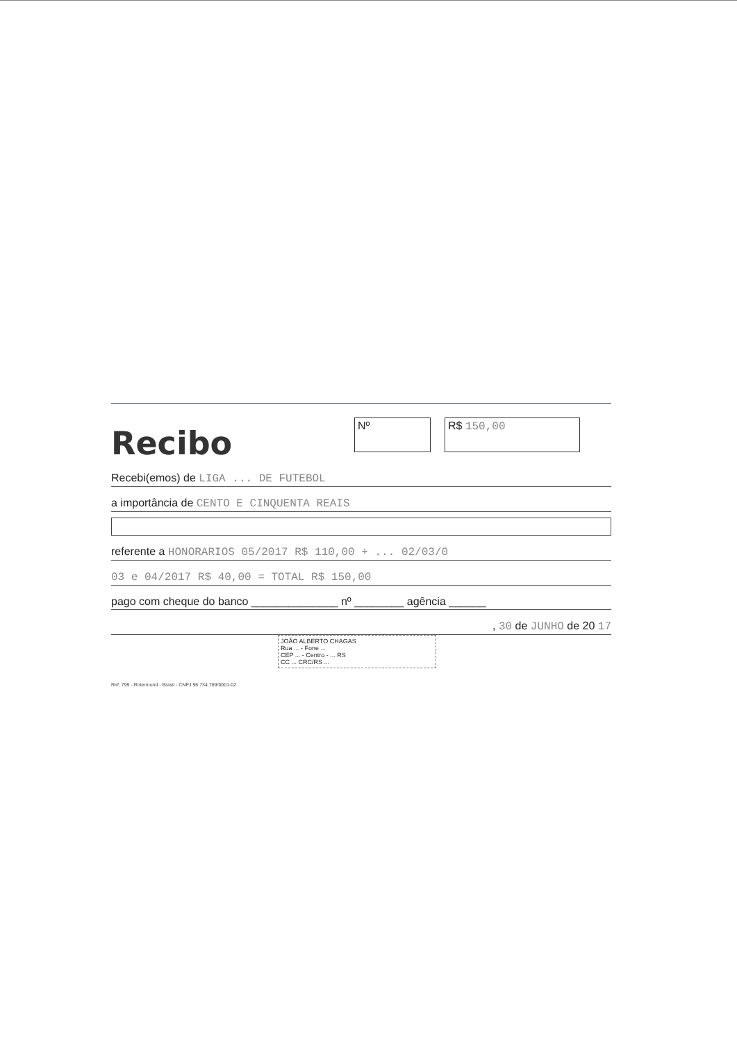Recibo
Nº R$ 150,00
Recebi(emos) de LIGA ... DE FUTEBOL
a importância de CENTO E CINQUENTA REAIS
referente a HONORARIOS 05/2017 R$ 110,00 + ... 02/03/0
03 e 04/2017 R$ 40,00 = TOTAL R$ 150,00
pago com cheque do banco ______________ nº ________ agência ______
, 30 de JUNHO de 20 17
JOÃO ALBERTO CHAGAS
Rua ... - Fone ...
CEP ... - Centro - ... RS
CC ... CRC/RS ...
Ref. 799 - Rotermund - Brasil - CNPJ 96.734.769/0001-02